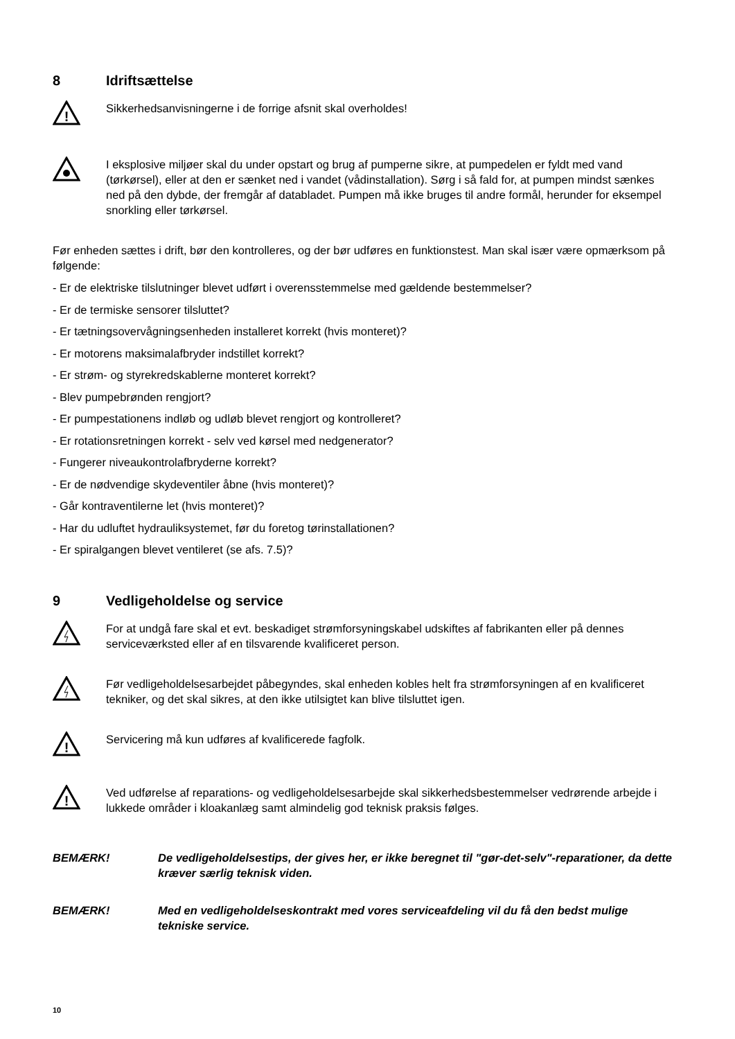8 Idriftsættelse
!
Sikkerhedsanvisningerne i de forrige afsnit skal overholdes!
I eksplosive miljøer skal du under opstart og brug af pumperne sikre, at pumpedelen er fyldt med vand (tørkørsel), eller at den er sænket ned i vandet (vådinstallation). Sørg i så fald for, at pumpen mindst sænkes ned på den dybde, der fremgår af databladet. Pumpen må ikke bruges til andre formål, herunder for eksempel snorkling eller tørkørsel.
Før enheden sættes i drift, bør den kontrolleres, og der bør udføres en funktionstest. Man skal især være opmærksom på følgende:
- Er de elektriske tilslutninger blevet udført i overensstemmelse med gældende bestemmelser?
- Er de termiske sensorer tilsluttet?
- Er tætningsovervågningsenheden installeret korrekt (hvis monteret)?
- Er motorens maksimalafbryder indstillet korrekt?
- Er strøm- og styrekredskablerne monteret korrekt?
- Blev pumpebrønden rengjort?
- Er pumpestationens indløb og udløb blevet rengjort og kontrolleret?
- Er rotationsretningen korrekt - selv ved kørsel med nedgenerator?
- Fungerer niveaukontrolafbryderne korrekt?
- Er de nødvendige skydeventiler åbne (hvis monteret)?
- Går kontraventilerne let (hvis monteret)?
- Har du udluftet hydrauliksystemet, før du foretog tørinstallationen?
- Er spiralgangen blevet ventileret (se afs. 7.5)?
9 Vedligeholdelse og service
For at undgå fare skal et evt. beskadiget strømforsyningskabel udskiftes af fabrikanten eller på dennes serviceværksted eller af en tilsvarende kvalificeret person.
Før vedligeholdelsesarbejdet påbegyndes, skal enheden kobles helt fra strømforsyningen af en kvalificeret tekniker, og det skal sikres, at den ikke utilsigtet kan blive tilsluttet igen.
!
Servicering må kun udføres af kvalificerede fagfolk.
!
Ved udførelse af reparations- og vedligeholdelsesarbejde skal sikkerhedsbestemmelser vedrørende arbejde i lukkede områder i kloakanlæg samt almindelig god teknisk praksis følges.
BEMÆRK! De vedligeholdelsestips, der gives her, er ikke beregnet til "gør-det-selv"-reparationer, da dette kræver særlig teknisk viden.
BEMÆRK! Med en vedligeholdelseskontrakt med vores serviceafdeling vil du få den bedst mulige tekniske service.
10